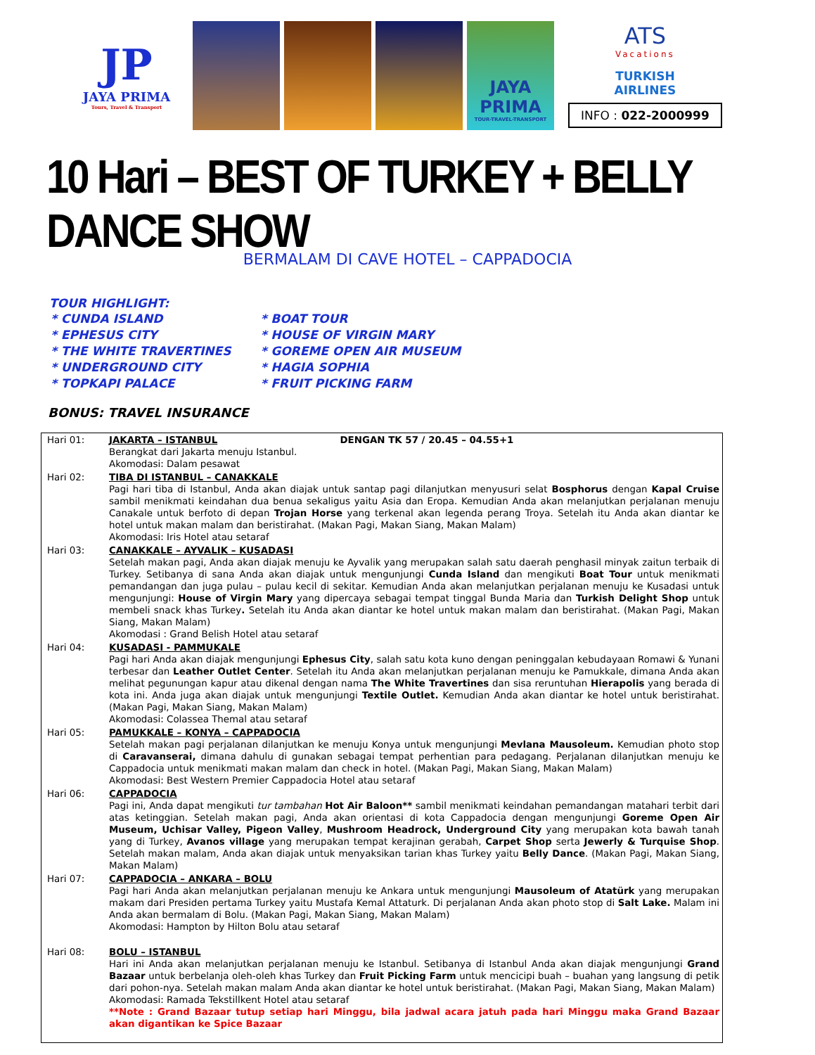JP
JAYA PRIMA
Tours, Travel & Transport
JAYA PRIMA
TOUR-TRAVEL-TRANSPORT
ATS
Vacations
TURKISH
AIRLINES
INFO : 022-2000999
10 Hari – BEST OF TURKEY + BELLY DANCE SHOW
BERMALAM DI CAVE HOTEL – CAPPADOCIA
TOUR HIGHLIGHT:
| * CUNDA ISLAND | * BOAT TOUR |
| * EPHESUS CITY | * HOUSE OF VIRGIN MARY |
| * THE WHITE TRAVERTINES | * GOREME OPEN AIR MUSEUM |
| * UNDERGROUND CITY | * HAGIA SOPHIA |
| * TOPKAPI PALACE | * FRUIT PICKING FARM |
BONUS: TRAVEL INSURANCE
| Hari 01: | JAKARTA – ISTANBUL DENGAN TK 57 / 20.45 – 04.55+1 Berangkat dari Jakarta menuju Istanbul. Akomodasi: Dalam pesawat |
| Hari 02: | TIBA DI ISTANBUL – CANAKKALE Pagi hari tiba di Istanbul, Anda akan diajak untuk santap pagi dilanjutkan menyusuri selat Bosphorus dengan Kapal Cruise sambil menikmati keindahan dua benua sekaligus yaitu Asia dan Eropa. Kemudian Anda akan melanjutkan perjalanan menuju Canakale untuk berfoto di depan Trojan Horse yang terkenal akan legenda perang Troya. Setelah itu Anda akan diantar ke hotel untuk makan malam dan beristirahat. (Makan Pagi, Makan Siang, Makan Malam) Akomodasi: Iris Hotel atau setaraf |
| Hari 03: | CANAKKALE – AYVALIK – KUSADASI Setelah makan pagi, Anda akan diajak menuju ke Ayvalik yang merupakan salah satu daerah penghasil minyak zaitun terbaik di Turkey. Setibanya di sana Anda akan diajak untuk mengunjungi Cunda Island dan mengikuti Boat Tour untuk menikmati pemandangan dan juga pulau – pulau kecil di sekitar. Kemudian Anda akan melanjutkan perjalanan menuju ke Kusadasi untuk mengunjungi: House of Virgin Mary yang dipercaya sebagai tempat tinggal Bunda Maria dan Turkish Delight Shop untuk membeli snack khas Turkey . Setelah itu Anda akan diantar ke hotel untuk makan malam dan beristirahat. (Makan Pagi, Makan Siang, Makan Malam) Akomodasi : Grand Belish Hotel atau setaraf |
| Hari 04: | KUSADASI - PAMMUKALE Pagi hari Anda akan diajak mengunjungi Ephesus City , salah satu kota kuno dengan peninggalan kebudayaan Romawi & Yunani terbesar dan Leather Outlet Center . Setelah itu Anda akan melanjutkan perjalanan menuju ke Pamukkale, dimana Anda akan melihat pegunungan kapur atau dikenal dengan nama The White Travertines dan sisa reruntuhan Hierapolis yang berada di kota ini. Anda juga akan diajak untuk mengunjungi Textile Outlet. Kemudian Anda akan diantar ke hotel untuk beristirahat. (Makan Pagi, Makan Siang, Makan Malam) Akomodasi: Colassea Themal atau setaraf |
| Hari 05: | PAMUKKALE – KONYA – CAPPADOCIA Setelah makan pagi perjalanan dilanjutkan ke menuju Konya untuk mengunjungi Mevlana Mausoleum. Kemudian photo stop di Caravanserai, dimana dahulu di gunakan sebagai tempat perhentian para pedagang. Perjalanan dilanjutkan menuju ke Cappadocia untuk menikmati makan malam dan check in hotel. (Makan Pagi, Makan Siang, Makan Malam) Akomodasi: Best Western Premier Cappadocia Hotel atau setaraf |
| Hari 06: | CAPPADOCIA Pagi ini, Anda dapat mengikuti tur tambahan Hot Air Baloon** sambil menikmati keindahan pemandangan matahari terbit dari atas ketinggian. Setelah makan pagi, Anda akan orientasi di kota Cappadocia dengan mengunjungi Goreme Open Air Museum, Uchisar Valley, Pigeon Valley , Mushroom Headrock, Underground City yang merupakan kota bawah tanah yang di Turkey, Avanos village yang merupakan tempat kerajinan gerabah, Carpet Shop serta Jewerly & Turquise Shop . Setelah makan malam, Anda akan diajak untuk menyaksikan tarian khas Turkey yaitu Belly Dance . (Makan Pagi, Makan Siang, Makan Malam) |
| Hari 07: | CAPPADOCIA – ANKARA – BOLU Pagi hari Anda akan melanjutkan perjalanan menuju ke Ankara untuk mengunjungi Mausoleum of Atatürk yang merupakan makam dari Presiden pertama Turkey yaitu Mustafa Kemal Attaturk. Di perjalanan Anda akan photo stop di Salt Lake. Malam ini Anda akan bermalam di Bolu. (Makan Pagi, Makan Siang, Makan Malam) Akomodasi: Hampton by Hilton Bolu atau setaraf |
| Hari 08: | BOLU – ISTANBUL Hari ini Anda akan melanjutkan perjalanan menuju ke Istanbul. Setibanya di Istanbul Anda akan diajak mengunjungi Grand Bazaar untuk berbelanja oleh-oleh khas Turkey dan Fruit Picking Farm untuk mencicipi buah – buahan yang langsung di petik dari pohon-nya. Setelah makan malam Anda akan diantar ke hotel untuk beristirahat. (Makan Pagi, Makan Siang, Makan Malam) Akomodasi: Ramada Tekstillkent Hotel atau setaraf **Note : Grand Bazaar tutup setiap hari Minggu, bila jadwal acara jatuh pada hari Minggu maka Grand Bazaar akan digantikan ke Spice Bazaar |